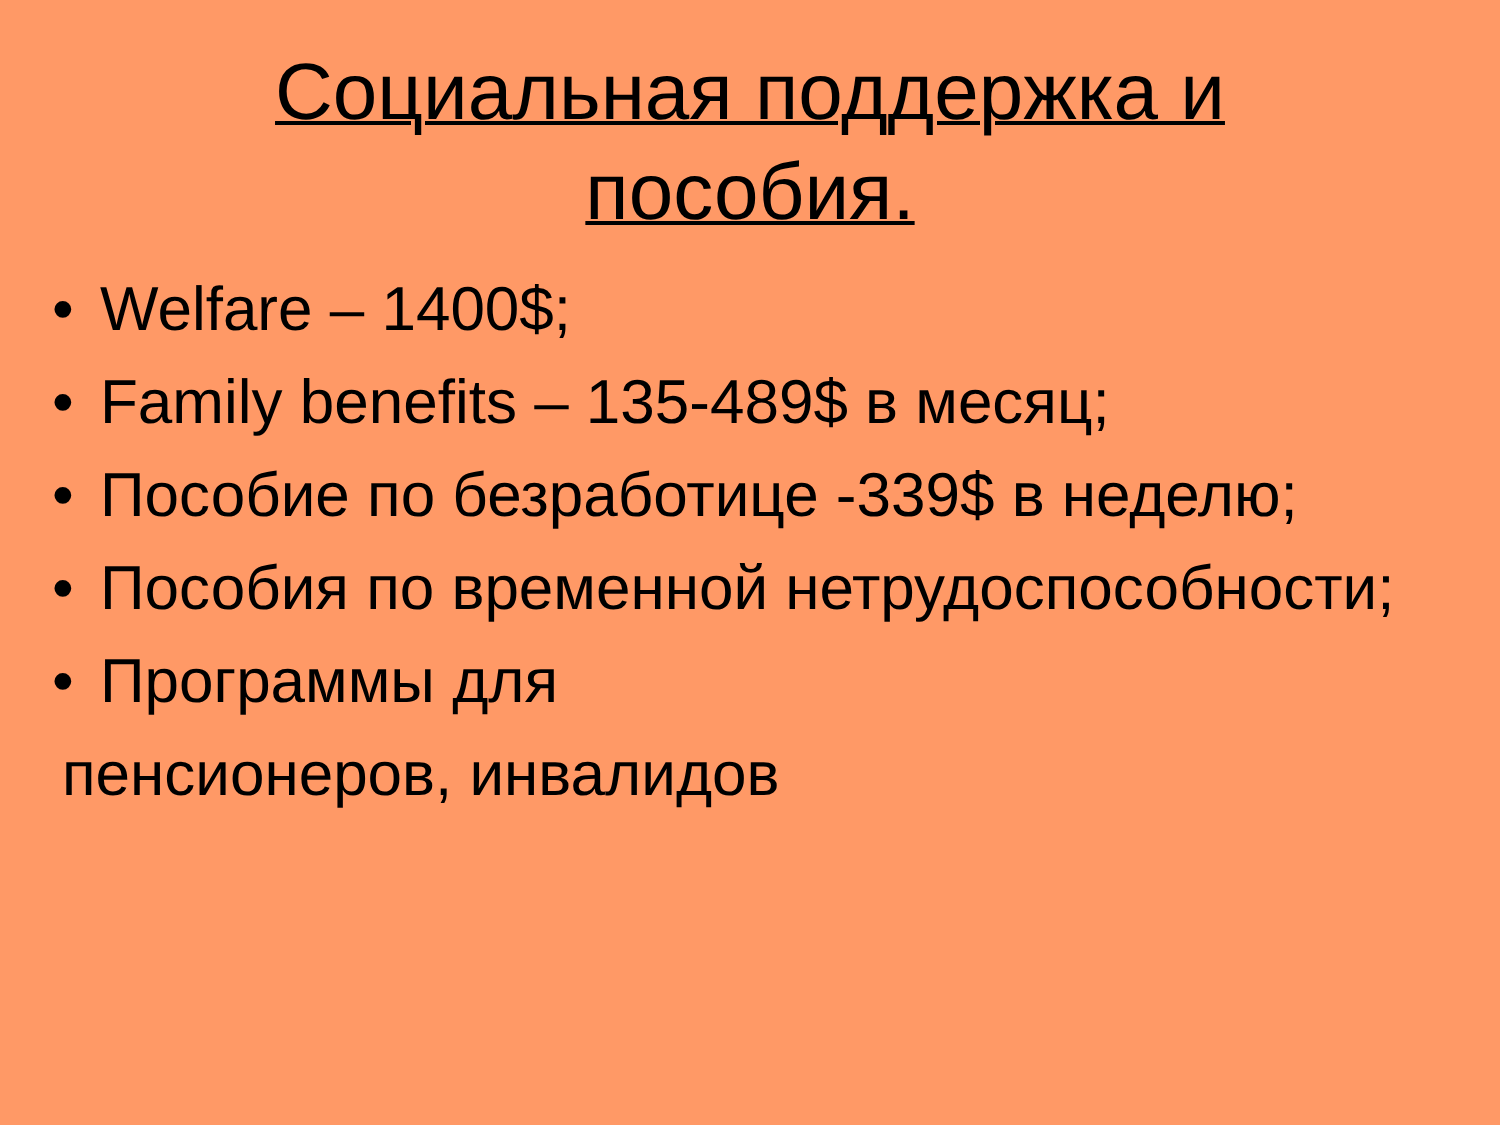Социальная поддержка и
пособия.
• Welfare – 1400$;
• Family benefits – 135-489$ в месяц;
• Пособие по безработице -339$ в неделю;
• Пособия по временной нетрудоспособности;
• Программы для
пенсионеров, инвалидов